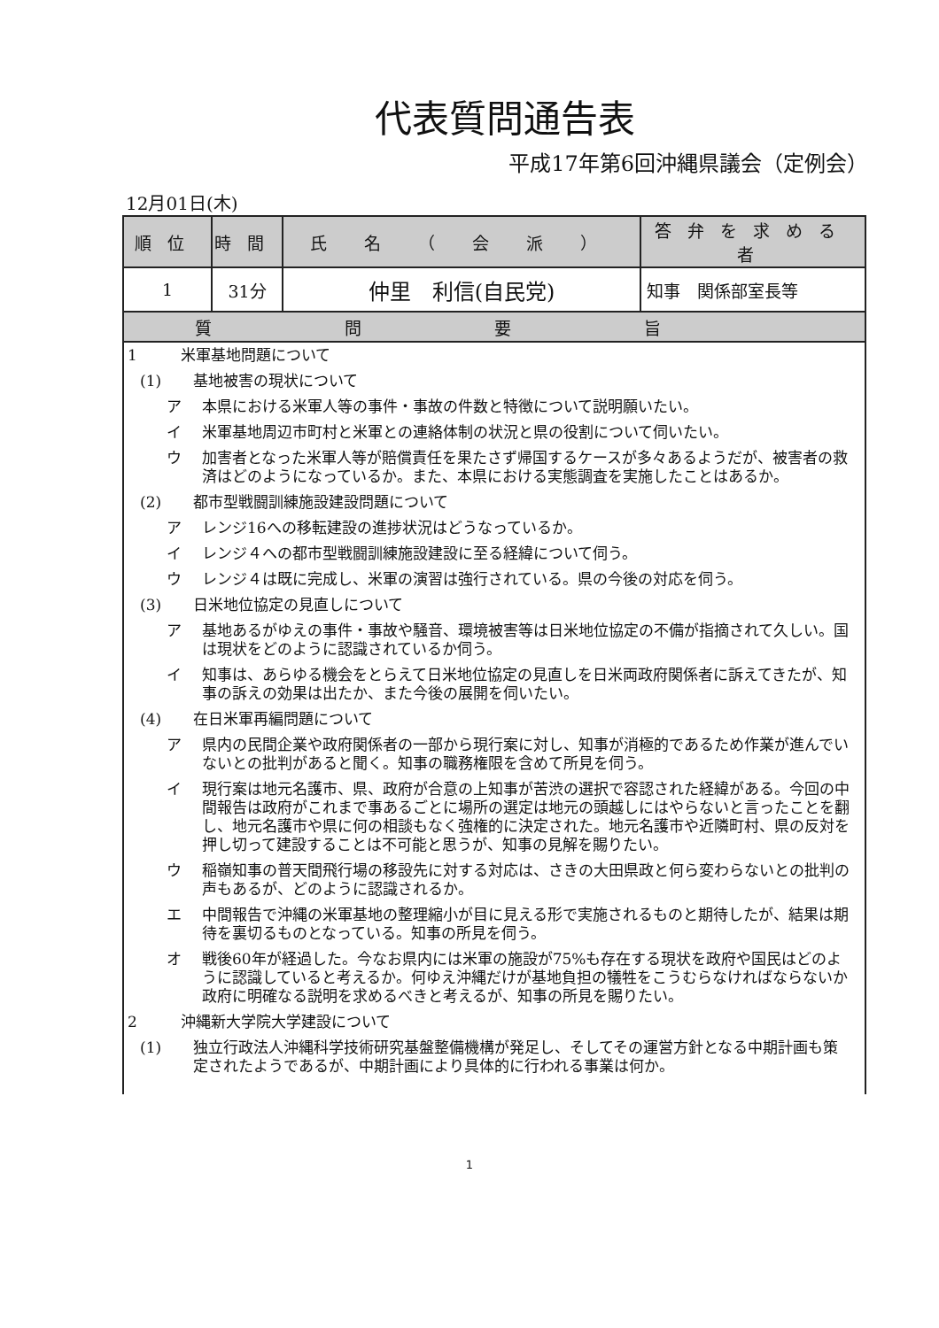代表質問通告表
平成17年第6回沖縄県議会（定例会）
12月01日(木)
| 順位 | 時間 | 氏 名 （ 会 派 ） | 答弁を求める者 |
| --- | --- | --- | --- |
| 1 | 31分 | 仲里 利信(自民党) | 知事 関係部室長等 |
| 質問要旨 | | | |
1 米軍基地問題について
(1) 基地被害の現状について
ア 本県における米軍人等の事件・事故の件数と特徴について説明願いたい。
イ 米軍基地周辺市町村と米軍との連絡体制の状況と県の役割について伺いたい。
ウ 加害者となった米軍人等が賠償責任を果たさず帰国するケースが多々あるようだが、被害者の救済はどのようになっているか。また、本県における実態調査を実施したことはあるか。
(2) 都市型戦闘訓練施設建設問題について
ア レンジ16への移転建設の進捗状況はどうなっているか。
イ レンジ４への都市型戦闘訓練施設建設に至る経緯について伺う。
ウ レンジ４は既に完成し、米軍の演習は強行されている。県の今後の対応を伺う。
(3) 日米地位協定の見直しについて
ア 基地あるがゆえの事件・事故や騒音、環境被害等は日米地位協定の不備が指摘されて久しい。国は現状をどのように認識されているか伺う。
イ 知事は、あらゆる機会をとらえて日米地位協定の見直しを日米両政府関係者に訴えてきたが、知事の訴えの効果は出たか、また今後の展開を伺いたい。
(4) 在日米軍再編問題について
ア 県内の民間企業や政府関係者の一部から現行案に対し、知事が消極的であるため作業が進んでいないとの批判があると聞く。知事の職務権限を含めて所見を伺う。
イ 現行案は地元名護市、県、政府が合意の上知事が苦渋の選択で容認された経緯がある。今回の中間報告は政府がこれまで事あるごとに場所の選定は地元の頭越しにはやらないと言ったことを翻し、地元名護市や県に何の相談もなく強権的に決定された。地元名護市や近隣町村、県の反対を押し切って建設することは不可能と思うが、知事の見解を賜りたい。
ウ 稲嶺知事の普天間飛行場の移設先に対する対応は、さきの大田県政と何ら変わらないとの批判の声もあるが、どのように認識されるか。
エ 中間報告で沖縄の米軍基地の整理縮小が目に見える形で実施されるものと期待したが、結果は期待を裏切るものとなっている。知事の所見を伺う。
オ 戦後60年が経過した。今なお県内には米軍の施設が75%も存在する現状を政府や国民はどのように認識していると考えるか。何ゆえ沖縄だけが基地負担の犠牲をこうむらなければならないか政府に明確なる説明を求めるべきと考えるが、知事の所見を賜りたい。
2 沖縄新大学院大学建設について
(1) 独立行政法人沖縄科学技術研究基盤整備機構が発足し、そしてその運営方針となる中期計画も策定されたようであるが、中期計画により具体的に行われる事業は何か。
1